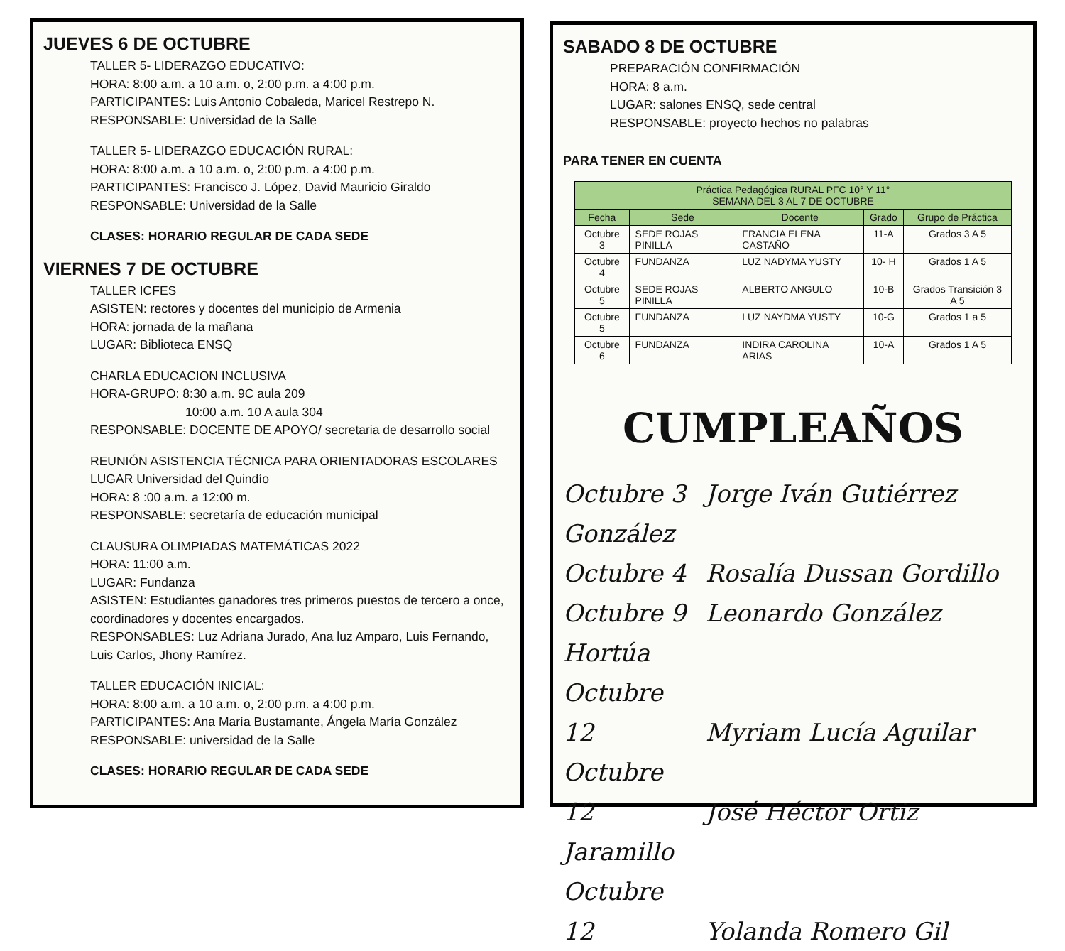JUEVES 6 DE OCTUBRE
TALLER 5- LIDERAZGO EDUCATIVO:
HORA: 8:00 a.m. a 10 a.m. o, 2:00 p.m. a 4:00 p.m.
PARTICIPANTES: Luis Antonio Cobaleda, Maricel Restrepo N.
RESPONSABLE: Universidad de la Salle
TALLER 5- LIDERAZGO EDUCACIÓN RURAL:
HORA: 8:00 a.m. a 10 a.m. o, 2:00 p.m. a 4:00 p.m.
PARTICIPANTES: Francisco J. López, David Mauricio Giraldo
RESPONSABLE: Universidad de la Salle
CLASES: HORARIO REGULAR DE CADA SEDE
VIERNES 7 DE OCTUBRE
TALLER ICFES
ASISTEN: rectores y docentes del municipio de Armenia
HORA: jornada de la mañana
LUGAR: Biblioteca ENSQ
CHARLA EDUCACION INCLUSIVA
HORA-GRUPO: 8:30 a.m. 9C aula 209
10:00 a.m. 10 A aula 304
RESPONSABLE: DOCENTE DE APOYO/ secretaria de desarrollo social
REUNIÓN ASISTENCIA TÉCNICA PARA ORIENTADORAS ESCOLARES
LUGAR Universidad del Quindío
HORA: 8 :00 a.m. a 12:00 m.
RESPONSABLE: secretaría de educación municipal
CLAUSURA OLIMPIADAS MATEMÁTICAS 2022
HORA: 11:00 a.m.
LUGAR: Fundanza
ASISTEN: Estudiantes ganadores tres primeros puestos de tercero a once, coordinadores y docentes encargados.
RESPONSABLES: Luz Adriana Jurado, Ana luz Amparo, Luis Fernando, Luis Carlos, Jhony Ramírez.
TALLER EDUCACIÓN INICIAL:
HORA: 8:00 a.m. a 10 a.m. o, 2:00 p.m. a 4:00 p.m.
PARTICIPANTES: Ana María Bustamante, Ángela María González
RESPONSABLE: universidad de la Salle
CLASES: HORARIO REGULAR DE CADA SEDE
SABADO 8 DE OCTUBRE
PREPARACIÓN CONFIRMACIÓN
HORA: 8 a.m.
LUGAR: salones ENSQ, sede central
RESPONSABLE: proyecto hechos no palabras
PARA TENER EN CUENTA
| Práctica Pedagógica RURAL PFC 10° Y 11° SEMANA DEL 3 AL 7 DE OCTUBRE | | | | |
| --- | --- | --- | --- | --- |
| Fecha | Sede | Docente | Grado | Grupo de Práctica |
| Octubre 3 | SEDE ROJAS PINILLA | FRANCIA ELENA CASTAÑO | 11-A | Grados 3 A 5 |
| Octubre 4 | FUNDANZA | LUZ NADYMA YUSTY | 10- H | Grados 1 A 5 |
| Octubre 5 | SEDE ROJAS PINILLA | ALBERTO ANGULO | 10-B | Grados Transición 3 A 5 |
| Octubre 5 | FUNDANZA | LUZ NAYDMA YUSTY | 10-G | Grados 1 a 5 |
| Octubre 6 | FUNDANZA | INDIRA CAROLINA ARIAS | 10-A | Grados 1 A 5 |
CUMPLEAÑOS
Octubre 3 Jorge Iván Gutiérrez González
Octubre 4 Rosalía Dussan Gordillo
Octubre 9 Leonardo González Hortúa
Octubre 12 Myriam Lucía Aguilar
Octubre 12 José Héctor Ortiz Jaramillo
Octubre 12 Yolanda Romero Gil